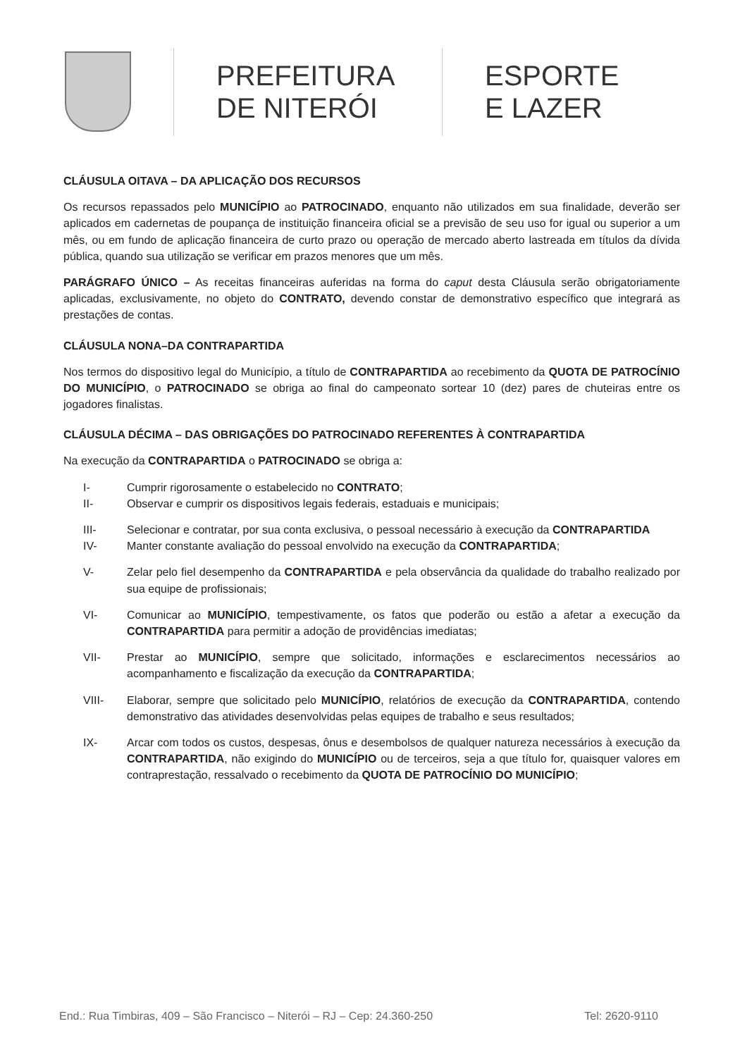PREFEITURA
DE NITERÓI
ESPORTE
E LAZER
CLÁUSULA OITAVA – DA APLICAÇÃO DOS RECURSOS
Os recursos repassados pelo MUNICÍPIO ao PATROCINADO, enquanto não utilizados em sua finalidade, deverão ser aplicados em cadernetas de poupança de instituição financeira oficial se a previsão de seu uso for igual ou superior a um mês, ou em fundo de aplicação financeira de curto prazo ou operação de mercado aberto lastreada em títulos da dívida pública, quando sua utilização se verificar em prazos menores que um mês.
PARÁGRAFO ÚNICO – As receitas financeiras auferidas na forma do caput desta Cláusula serão obrigatoriamente aplicadas, exclusivamente, no objeto do CONTRATO, devendo constar de demonstrativo específico que integrará as prestações de contas.
CLÁUSULA NONA–DA CONTRAPARTIDA
Nos termos do dispositivo legal do Município, a título de CONTRAPARTIDA ao recebimento da QUOTA DE PATROCÍNIO DO MUNICÍPIO, o PATROCINADO se obriga ao final do campeonato sortear 10 (dez) pares de chuteiras entre os jogadores finalistas.
CLÁUSULA DÉCIMA – DAS OBRIGAÇÕES DO PATROCINADO REFERENTES À CONTRAPARTIDA
Na execução da CONTRAPARTIDA o PATROCINADO se obriga a:
I- Cumprir rigorosamente o estabelecido no CONTRATO;
II- Observar e cumprir os dispositivos legais federais, estaduais e municipais;
III- Selecionar e contratar, por sua conta exclusiva, o pessoal necessário à execução da CONTRAPARTIDA
IV- Manter constante avaliação do pessoal envolvido na execução da CONTRAPARTIDA;
V- Zelar pelo fiel desempenho da CONTRAPARTIDA e pela observância da qualidade do trabalho realizado por sua equipe de profissionais;
VI- Comunicar ao MUNICÍPIO, tempestivamente, os fatos que poderão ou estão a afetar a execução da CONTRAPARTIDA para permitir a adoção de providências imediatas;
VII- Prestar ao MUNICÍPIO, sempre que solicitado, informações e esclarecimentos necessários ao acompanhamento e fiscalização da execução da CONTRAPARTIDA;
VIII- Elaborar, sempre que solicitado pelo MUNICÍPIO, relatórios de execução da CONTRAPARTIDA, contendo demonstrativo das atividades desenvolvidas pelas equipes de trabalho e seus resultados;
IX- Arcar com todos os custos, despesas, ônus e desembolsos de qualquer natureza necessários à execução da CONTRAPARTIDA, não exigindo do MUNICÍPIO ou de terceiros, seja a que título for, quaisquer valores em contraprestação, ressalvado o recebimento da QUOTA DE PATROCÍNIO DO MUNICÍPIO;
End.: Rua Timbiras, 409 – São Francisco – Niterói – RJ – Cep: 24.360-250 Tel: 2620-9110